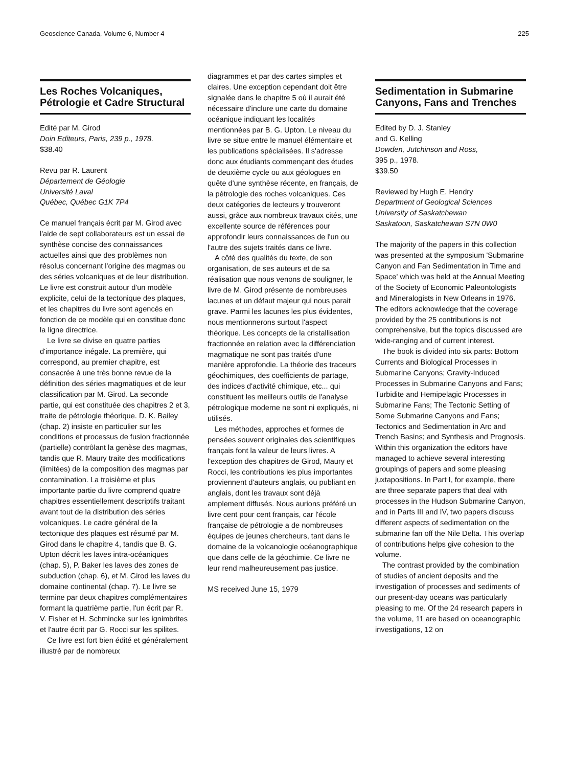Geoscience Canada, Volume 6, Number 4 225
Les Roches Volcaniques, Pétrologie et Cadre Structural
Edité par M. Girod
Doin Editeurs, Paris, 239 p., 1978.
$38.40
Revu par R. Laurent
Département de Géologie
Université Laval
Québec, Québec G1K 7P4
Ce manuel français écrit par M. Girod avec l'aide de sept collaborateurs est un essai de synthèse concise des connaissances actuelles ainsi que des problèmes non résolus concernant l'origine des magmas ou des séries volcaniques et de leur distribution. Le livre est construit autour d'un modèle explicite, celui de la tectonique des plaques, et les chapitres du livre sont agencés en fonction de ce modèle qui en constitue donc la ligne directrice.
Le livre se divise en quatre parties d'importance inégale. La première, qui correspond, au premier chapitre, est consacrée à une très bonne revue de la définition des séries magmatiques et de leur classification par M. Girod. La seconde partie, qui est constituée des chapitres 2 et 3, traite de pétrologie théorique. D. K. Bailey (chap. 2) insiste en particulier sur les conditions et processus de fusion fractionnée (partielle) contrôlant la genèse des magmas, tandis que R. Maury traite des modifications (limitées) de la composition des magmas par contamination. La troisième et plus importante partie du livre comprend quatre chapitres essentiellement descriptifs traitant avant tout de la distribution des séries volcaniques. Le cadre général de la tectonique des plaques est résumé par M. Girod dans le chapitre 4, tandis que B. G. Upton décrit les laves intra-océaniques (chap. 5), P. Baker les laves des zones de subduction (chap. 6), et M. Girod les laves du domaine continental (chap. 7). Le livre se termine par deux chapitres complémentaires formant la quatrième partie, l'un écrit par R. V. Fisher et H. Schmincke sur les ignimbrites et l'autre écrit par G. Rocci sur les spilites.
Ce livre est fort bien édité et généralement illustré par de nombreux
diagrammes et par des cartes simples et claires. Une exception cependant doit être signalée dans le chapitre 5 où il aurait été nécessaire d'inclure une carte du domaine océanique indiquant les localités mentionnées par B. G. Upton. Le niveau du livre se situe entre le manuel élémentaire et les publications spécialisées. Il s'adresse donc aux étudiants commençant des études de deuxième cycle ou aux géologues en quête d'une synthèse récente, en français, de la pétrologie des roches volcaniques. Ces deux catégories de lecteurs y trouveront aussi, grâce aux nombreux travaux cités, une excellente source de références pour approfondir leurs connaissances de l'un ou l'autre des sujets traités dans ce livre.
A côté des qualités du texte, de son organisation, de ses auteurs et de sa réalisation que nous venons de souligner, le livre de M. Girod présente de nombreuses lacunes et un défaut majeur qui nous parait grave. Parmi les lacunes les plus évidentes, nous mentionnerons surtout l'aspect théorique. Les concepts de la cristallisation fractionnée en relation avec la différenciation magmatique ne sont pas traités d'une manière approfondie. La théorie des traceurs géochimiques, des coefficients de partage, des indices d'activité chimique, etc... qui constituent les meilleurs outils de l'analyse pétrologique moderne ne sont ni expliqués, ni utilisés.
Les méthodes, approches et formes de pensées souvent originales des scientifiques français font la valeur de leurs livres. A l'exception des chapitres de Girod, Maury et Rocci, les contributions les plus importantes proviennent d'auteurs anglais, ou publiant en anglais, dont les travaux sont déjà amplement diffusés. Nous aurions préféré un livre cent pour cent français, car l'école française de pétrologie a de nombreuses équipes de jeunes chercheurs, tant dans le domaine de la volcanologie océanographique que dans celle de la géochimie. Ce livre ne leur rend malheureusement pas justice.
MS received June 15, 1979
Sedimentation in Submarine Canyons, Fans and Trenches
Edited by D. J. Stanley
and G. Kelling
Dowden, Jutchinson and Ross,
395 p., 1978.
$39.50
Reviewed by Hugh E. Hendry
Department of Geological Sciences
University of Saskatchewan
Saskatoon, Saskatchewan S7N 0W0
The majority of the papers in this collection was presented at the symposium 'Submarine Canyon and Fan Sedimentation in Time and Space' which was held at the Annual Meeting of the Society of Economic Paleontologists and Mineralogists in New Orleans in 1976. The editors acknowledge that the coverage provided by the 25 contributions is not comprehensive, but the topics discussed are wide-ranging and of current interest.
The book is divided into six parts: Bottom Currents and Biological Processes in Submarine Canyons; Gravity-Induced Processes in Submarine Canyons and Fans; Turbidite and Hemipelagic Processes in Submarine Fans; The Tectonic Setting of Some Submarine Canyons and Fans; Tectonics and Sedimentation in Arc and Trench Basins; and Synthesis and Prognosis. Within this organization the editors have managed to achieve several interesting groupings of papers and some pleasing juxtapositions. In Part I, for example, there are three separate papers that deal with processes in the Hudson Submarine Canyon, and in Parts III and IV, two papers discuss different aspects of sedimentation on the submarine fan off the Nile Delta. This overlap of contributions helps give cohesion to the volume.
The contrast provided by the combination of studies of ancient deposits and the investigation of processes and sediments of our present-day oceans was particularly pleasing to me. Of the 24 research papers in the volume, 11 are based on oceanographic investigations, 12 on